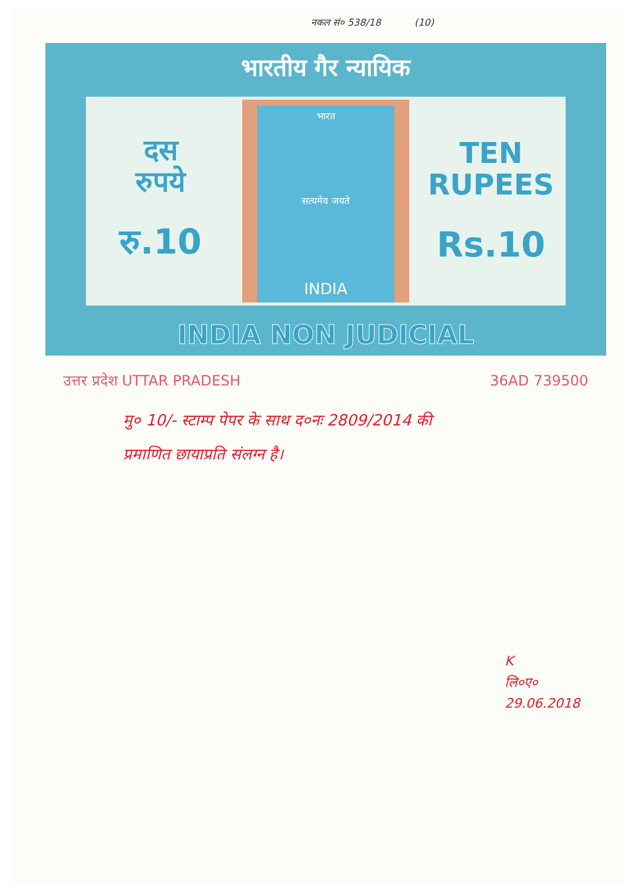नकल सं० 538/18 (10)
भारतीय गैर न्यायिक
दस
रुपये
रु.10
भारत
सत्यमेव जयते
INDIA
TEN
RUPEES
Rs.10
INDIA NON JUDICIAL
उत्तर प्रदेश UTTAR PRADESH 36AD 739500
मु० 10/- स्टाम्प पेपर के साथ द०नः 2809/2014 की
प्रमाणित छायाप्रति संलग्न है।
K
लि०ए०
29.06.2018